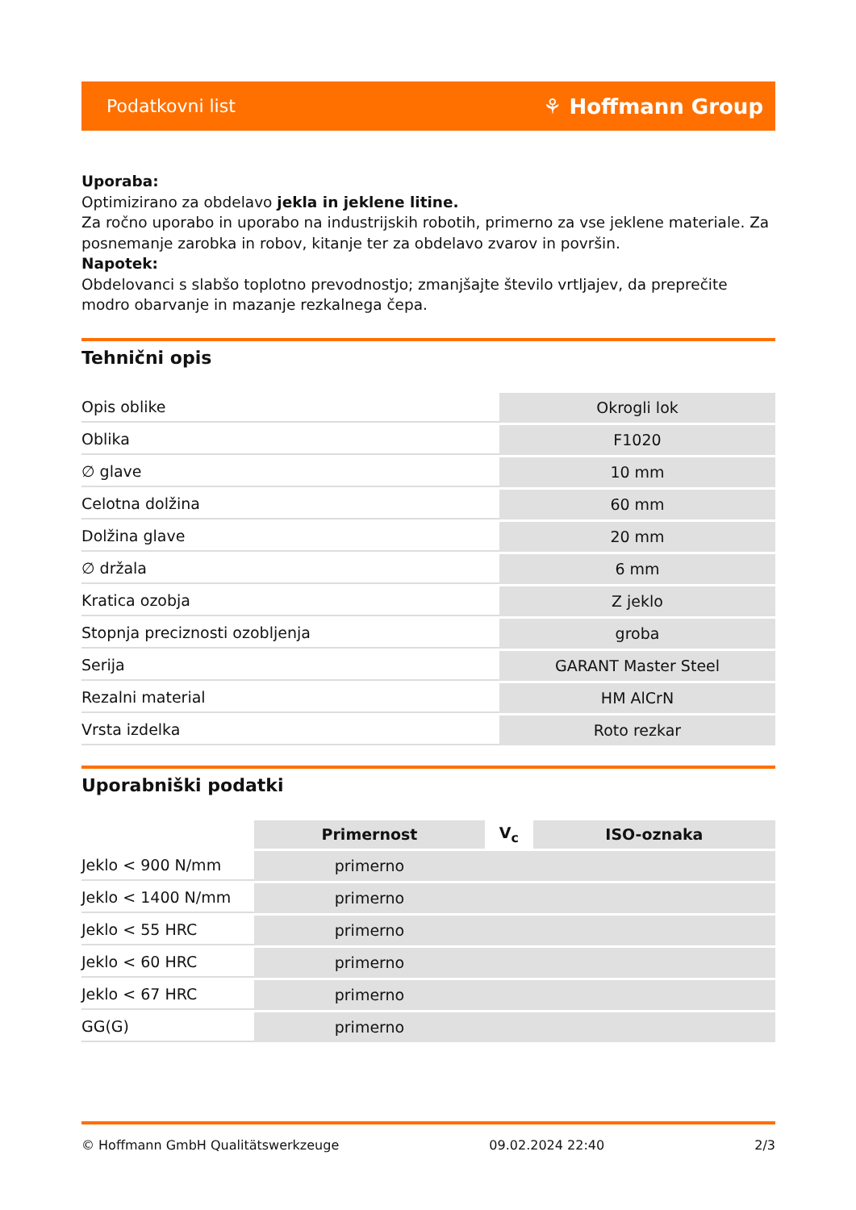Podatkovni list ⚘ Hoffmann Group
Uporaba:
Optimizirano za obdelavo jekla in jeklene litine.
Za ročno uporabo in uporabo na industrijskih robotih, primerno za vse jeklene materiale. Za posnemanje zarobka in robov, kitanje ter za obdelavo zvarov in površin.
Napotek:
Obdelovanci s slabšo toplotno prevodnostjo; zmanjšajte število vrtljajev, da preprečite modro obarvanje in mazanje rezkalnega čepa.
Tehnični opis
| Opis oblike | Okrogli lok |
| Oblika | F1020 |
| ∅ glave | 10 mm |
| Celotna dolžina | 60 mm |
| Dolžina glave | 20 mm |
| ∅ držala | 6 mm |
| Kratica ozobja | Z jeklo |
| Stopnja preciznosti ozobljenja | groba |
| Serija | GARANT Master Steel |
| Rezalni material | HM AlCrN |
| Vrsta izdelka | Roto rezkar |
Uporabniški podatki
| | Primernost | V<sub>c</sub> | ISO-oznaka |
| --- | --- | --- | --- |
| Jeklo < 900 N/mm | primerno | | |
| Jeklo < 1400 N/mm | primerno | | |
| Jeklo < 55 HRC | primerno | | |
| Jeklo < 60 HRC | primerno | | |
| Jeklo < 67 HRC | primerno | | |
| GG(G) | primerno | | |
© Hoffmann GmbH Qualitätswerkzeuge 09.02.2024 22:40 2/3